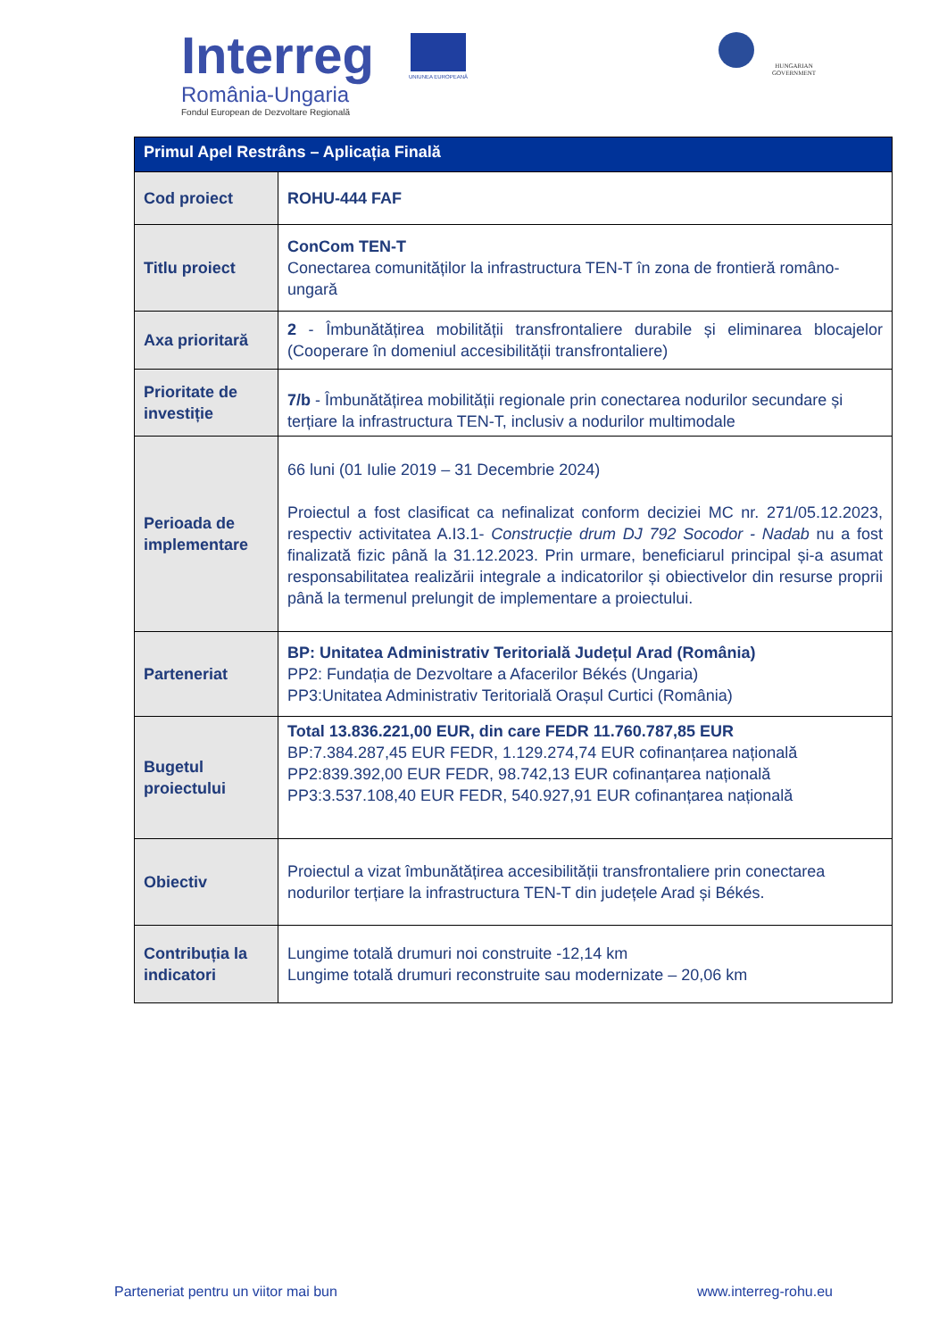Interreg
România-Ungaria
Fondul European de Dezvoltare Regională
UNIUNEA EUROPEANĂ
HUNGARIAN
GOVERNMENT
| Primul Apel Restrâns – Aplicația Finală | |
| --- | --- |
| Cod proiect | ROHU-444 FAF |
| Titlu proiect | ConCom TEN-T Conectarea comunităților la infrastructura TEN-T în zona de frontieră româno-ungară |
| Axa prioritară | 2 - Îmbunătățirea mobilității transfrontaliere durabile și eliminarea blocajelor (Cooperare în domeniul accesibilității transfrontaliere) |
| Prioritate de investiție | 7/b - Îmbunătățirea mobilității regionale prin conectarea nodurilor secundare și terțiare la infrastructura TEN-T, inclusiv a nodurilor multimodale |
| Perioada de implementare | 66 luni (01 Iulie 2019 – 31 Decembrie 2024) Proiectul a fost clasificat ca nefinalizat conform deciziei MC nr. 271/05.12.2023, respectiv activitatea A.I3.1- Construcție drum DJ 792 Socodor - Nadab nu a fost finalizată fizic până la 31.12.2023. Prin urmare, beneficiarul principal și-a asumat responsabilitatea realizării integrale a indicatorilor și obiectivelor din resurse proprii până la termenul prelungit de implementare a proiectului. |
| Parteneriat | BP: Unitatea Administrativ Teritorială Județul Arad (România) PP2: Fundația de Dezvoltare a Afacerilor Békés (Ungaria) PP3:Unitatea Administrativ Teritorială Orașul Curtici (România) |
| Bugetul proiectului | Total 13.836.221,00 EUR, din care FEDR 11.760.787,85 EUR BP:7.384.287,45 EUR FEDR, 1.129.274,74 EUR cofinanțarea națională PP2:839.392,00 EUR FEDR, 98.742,13 EUR cofinanțarea națională PP3:3.537.108,40 EUR FEDR, 540.927,91 EUR cofinanțarea națională |
| Obiectiv | Proiectul a vizat îmbunătățirea accesibilității transfrontaliere prin conectarea nodurilor terțiare la infrastructura TEN-T din județele Arad și Békés. |
| Contribuția la indicatori | Lungime totală drumuri noi construite -12,14 km Lungime totală drumuri reconstruite sau modernizate – 20,06 km |
Parteneriat pentru un viitor mai bun www.interreg-rohu.eu